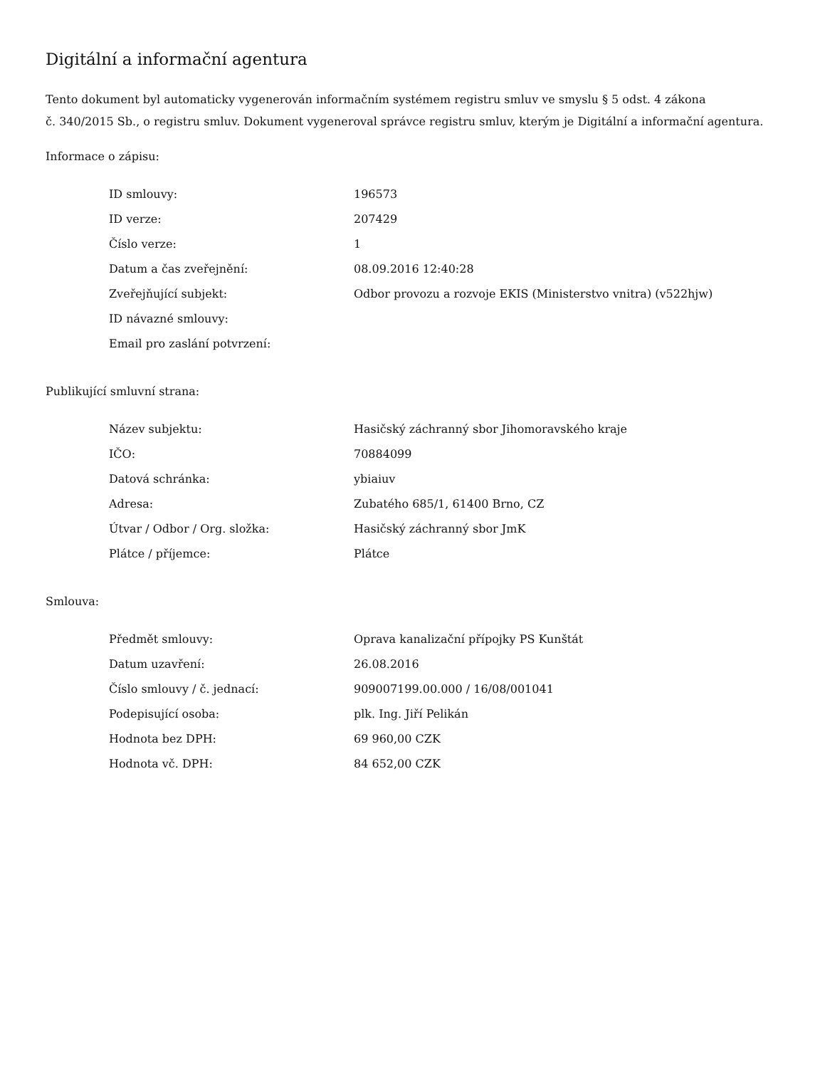Digitální a informační agentura
Tento dokument byl automaticky vygenerován informačním systémem registru smluv ve smyslu § 5 odst. 4 zákona
č. 340/2015 Sb., o registru smluv. Dokument vygeneroval správce registru smluv, kterým je Digitální a informační agentura.
Informace o zápisu:
| ID smlouvy: | 196573 |
| ID verze: | 207429 |
| Číslo verze: | 1 |
| Datum a čas zveřejnění: | 08.09.2016 12:40:28 |
| Zveřejňující subjekt: | Odbor provozu a rozvoje EKIS (Ministerstvo vnitra) (v522hjw) |
| ID návazné smlouvy: | |
| Email pro zaslání potvrzení: | |
Publikující smluvní strana:
| Název subjektu: | Hasičský záchranný sbor Jihomoravského kraje |
| IČO: | 70884099 |
| Datová schránka: | ybiaiuv |
| Adresa: | Zubatého 685/1, 61400 Brno, CZ |
| Útvar / Odbor / Org. složka: | Hasičský záchranný sbor JmK |
| Plátce / příjemce: | Plátce |
Smlouva:
| Předmět smlouvy: | Oprava kanalizační přípojky PS Kunštát |
| Datum uzavření: | 26.08.2016 |
| Číslo smlouvy / č. jednací: | 909007199.00.000 / 16/08/001041 |
| Podepisující osoba: | plk. Ing. Jiří Pelikán |
| Hodnota bez DPH: | 69 960,00 CZK |
| Hodnota vč. DPH: | 84 652,00 CZK |